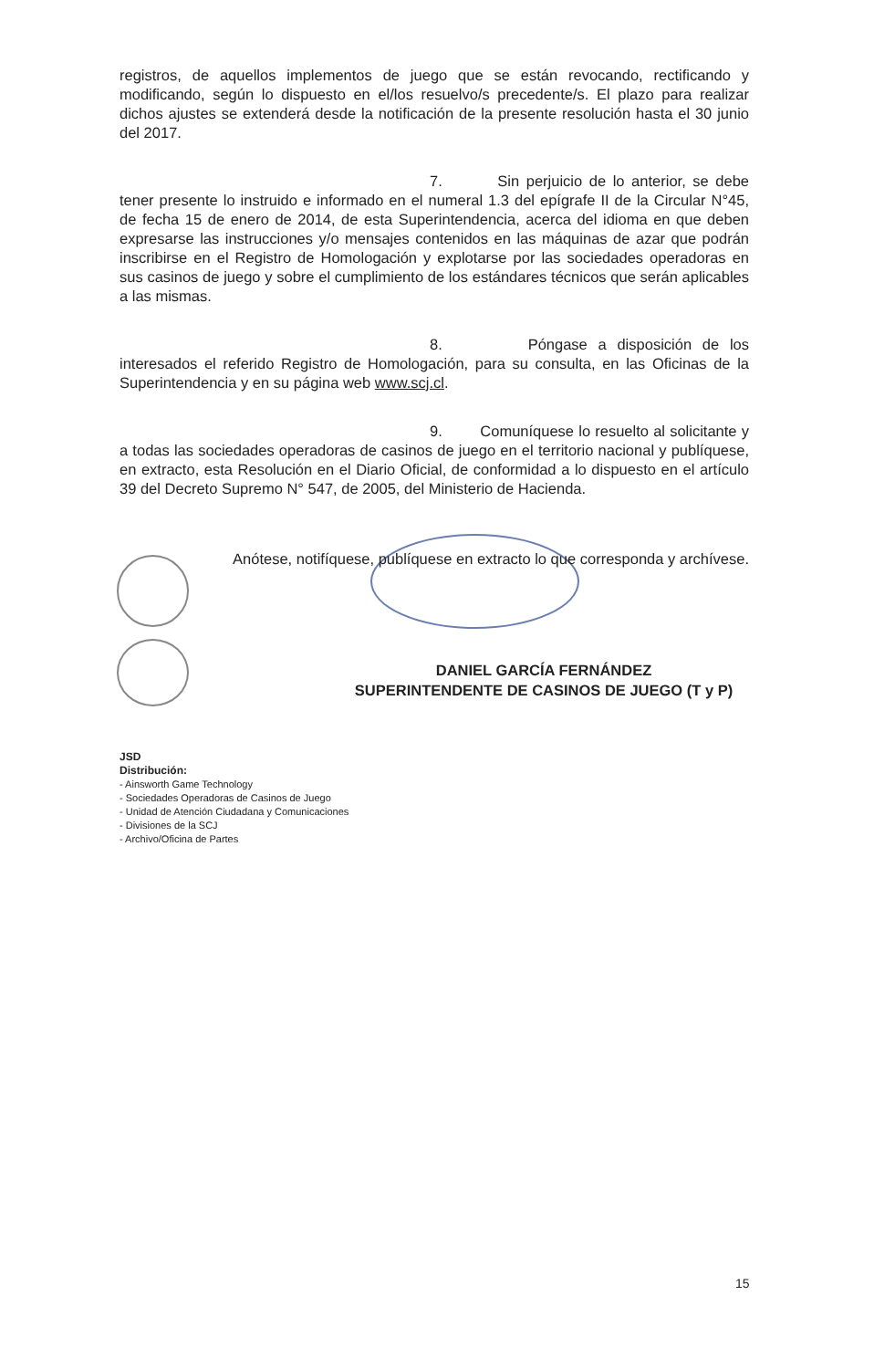registros, de aquellos implementos de juego que se están revocando, rectificando y modificando, según lo dispuesto en el/los resuelvo/s precedente/s. El plazo para realizar dichos ajustes se extenderá desde la notificación de la presente resolución hasta el 30 junio del 2017.
7. Sin perjuicio de lo anterior, se debe tener presente lo instruido e informado en el numeral 1.3 del epígrafe II de la Circular N°45, de fecha 15 de enero de 2014, de esta Superintendencia, acerca del idioma en que deben expresarse las instrucciones y/o mensajes contenidos en las máquinas de azar que podrán inscribirse en el Registro de Homologación y explotarse por las sociedades operadoras en sus casinos de juego y sobre el cumplimiento de los estándares técnicos que serán aplicables a las mismas.
8. Póngase a disposición de los interesados el referido Registro de Homologación, para su consulta, en las Oficinas de la Superintendencia y en su página web www.scj.cl.
9. Comuníquese lo resuelto al solicitante y a todas las sociedades operadoras de casinos de juego en el territorio nacional y publíquese, en extracto, esta Resolución en el Diario Oficial, de conformidad a lo dispuesto en el artículo 39 del Decreto Supremo N° 547, de 2005, del Ministerio de Hacienda.
Anótese, notifíquese, publíquese en extracto lo que corresponda y archívese.
DANIEL GARCÍA FERNÁNDEZ
SUPERINTENDENTE DE CASINOS DE JUEGO (T y P)
JSD
Distribución:
- Ainsworth Game Technology
- Sociedades Operadoras de Casinos de Juego
- Unidad de Atención Ciudadana y Comunicaciones
- Divisiones de la SCJ
- Archivo/Oficina de Partes
15